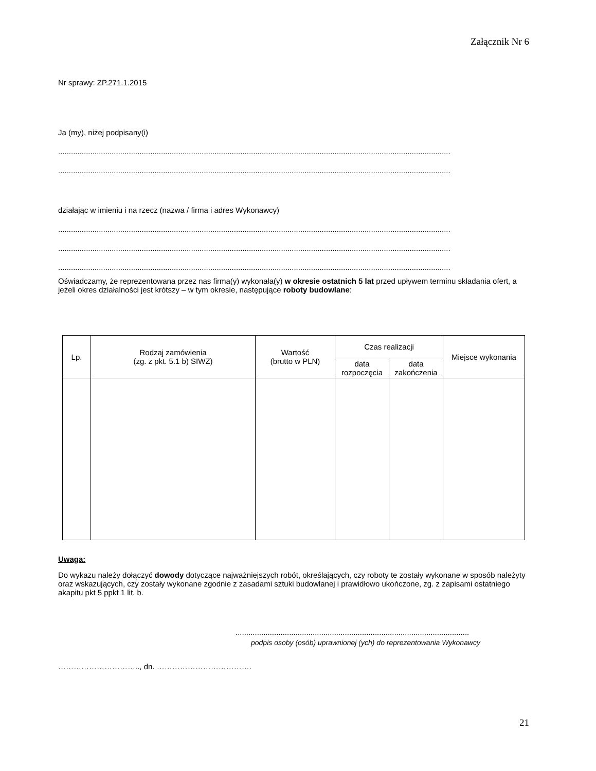Załącznik Nr 6
Nr sprawy: ZP.271.1.2015
Ja (my), niżej podpisany(i)
.......................................................................................................................................................................................
.......................................................................................................................................................................................
działając w imieniu i na rzecz (nazwa / firma i adres Wykonawcy)
.......................................................................................................................................................................................
.......................................................................................................................................................................................
.......................................................................................................................................................................................
Oświadczamy, że reprezentowana przez nas firma(y) wykonała(y) w okresie ostatnich 5 lat przed upływem terminu składania ofert, a jeżeli okres działalności jest krótszy – w tym okresie, następujące roboty budowlane:
| Lp. | Rodzaj zamówienia (zg. z pkt. 5.1 b) SIWZ) | Wartość (brutto w PLN) | Czas realizacji | | Miejsce wykonania |
| --- | --- | --- | --- | --- | --- |
| | | | data rozpoczęcia | data zakończenia | |
Uwaga:
Do wykazu należy dołączyć dowody dotyczące najważniejszych robót, określających, czy roboty te zostały wykonane w sposób należyty oraz wskazujących, czy zostały wykonane zgodnie z zasadami sztuki budowlanej i prawidłowo ukończone, zg. z zapisami ostatniego akapitu pkt 5 ppkt 1 lit. b.
.............................................................................................................
podpis osoby (osób) uprawnionej (ych) do reprezentowania Wykonawcy
………………………….., dn. ……………………………….
21